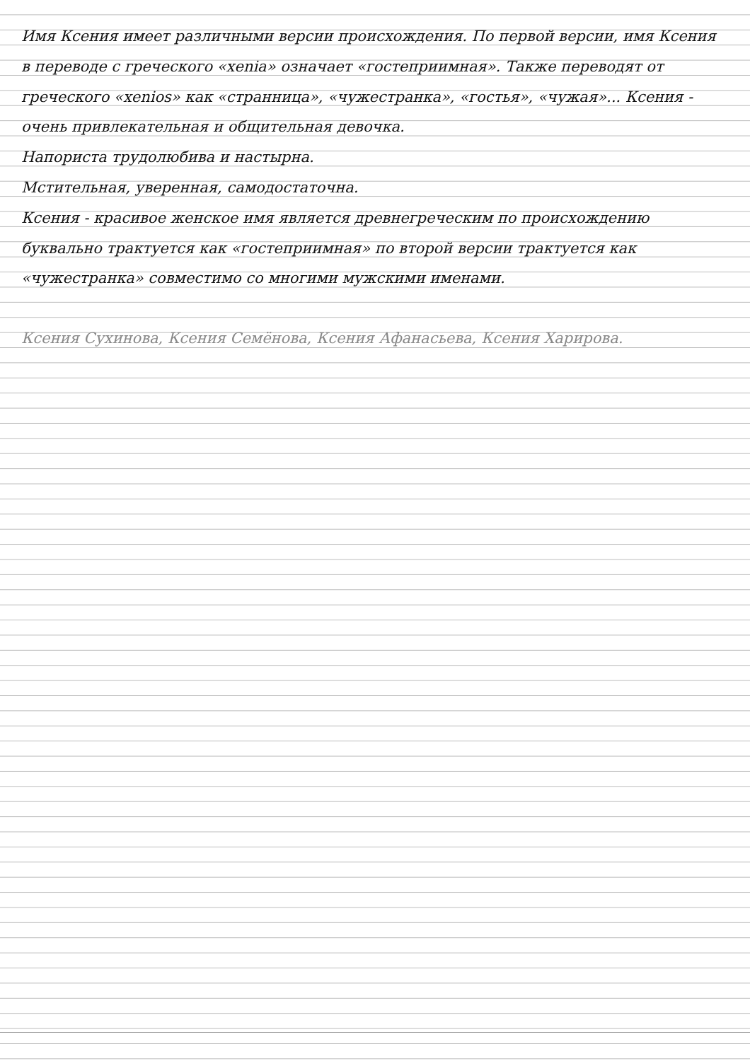Имя Ксения имеет различными версии происхождения. По первой версии, имя Ксения в переводе с греческого «xenia» означает «гостеприимная». Также переводят от греческого «xenios» как «странница», «чужестранка», «гостья», «чужая»... Ксения - очень привлекательная и общительная девочка.
Напориста трудолюбива и настырна.
Мстительная, уверенная, самодостаточна.
Ксения - красивое женское имя является древнегреческим по происхождению буквально трактуется как «гостеприимная» по второй версии трактуется как «чужестранка» совместимо со многими мужскими именами.
Ксения Сухинова, Ксения Семёнова, Ксения Афанасьева, Ксения Харирова.